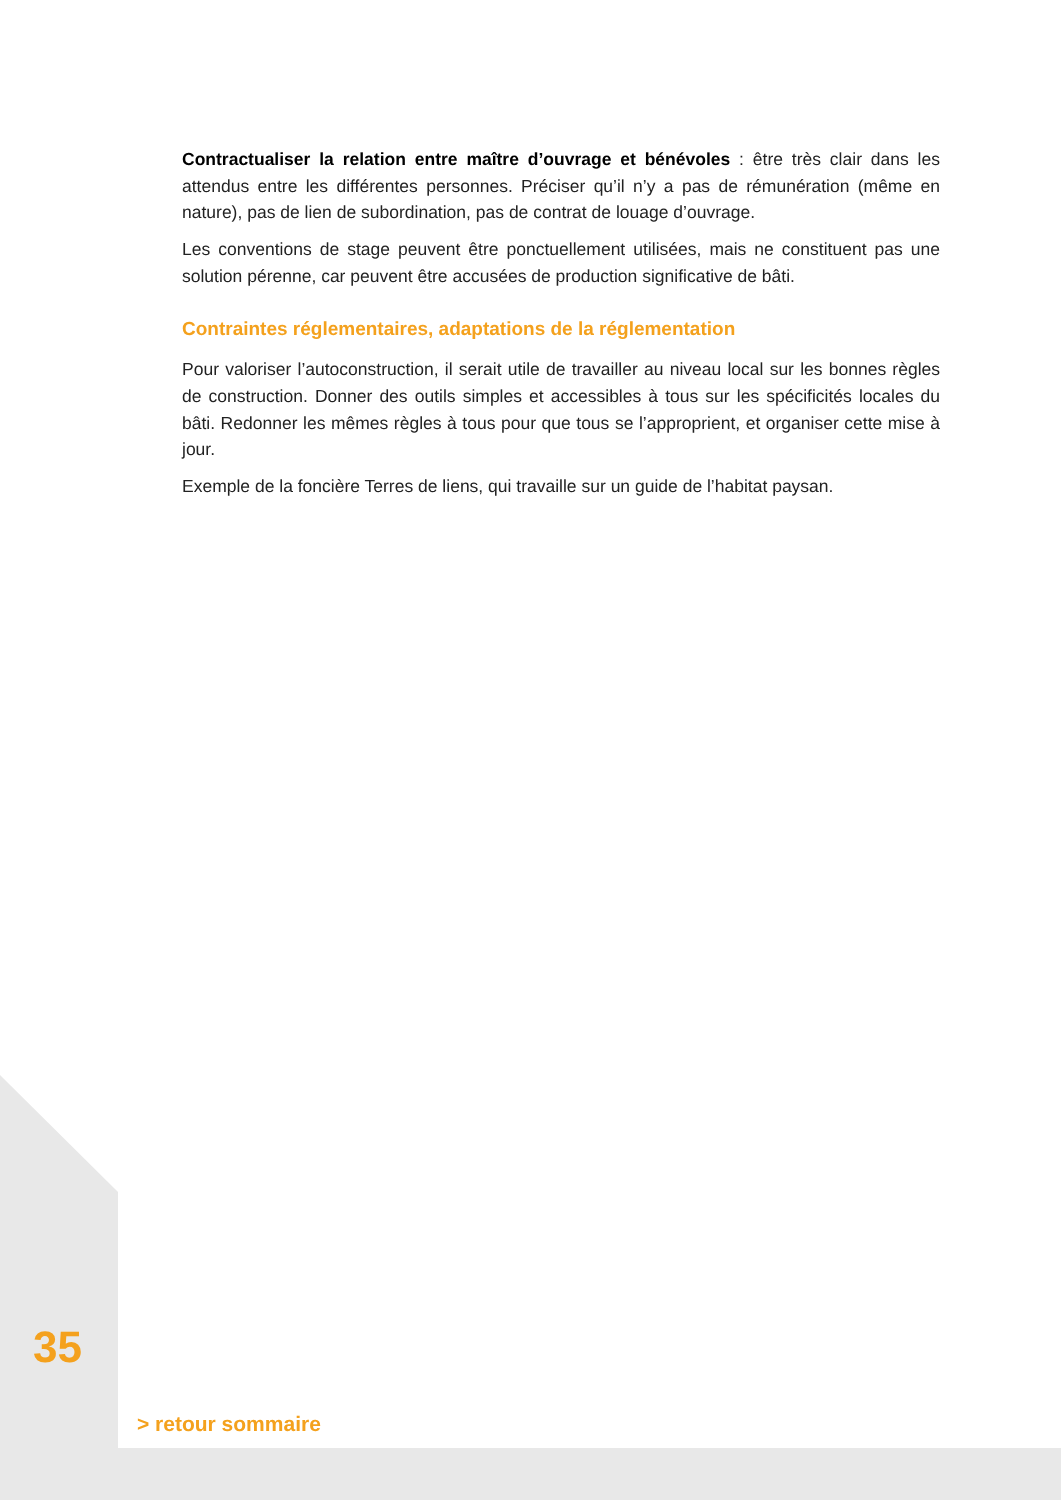Contractualiser la relation entre maître d’ouvrage et bénévoles : être très clair dans les attendus entre les différentes personnes. Préciser qu’il n’y a pas de rémunération (même en nature), pas de lien de subordination, pas de contrat de louage d’ouvrage.
Les conventions de stage peuvent être ponctuellement utilisées, mais ne constituent pas une solution pérenne, car peuvent être accusées de production significative de bâti.
Contraintes réglementaires, adaptations de la réglementation
Pour valoriser l’autoconstruction, il serait utile de travailler au niveau local sur les bonnes règles de construction. Donner des outils simples et accessibles à tous sur les spécificités locales du bâti. Redonner les mêmes règles à tous pour que tous se l’approprient, et organiser cette mise à jour.
Exemple de la foncière Terres de liens, qui travaille sur un guide de l’habitat paysan.
35
> retour sommaire